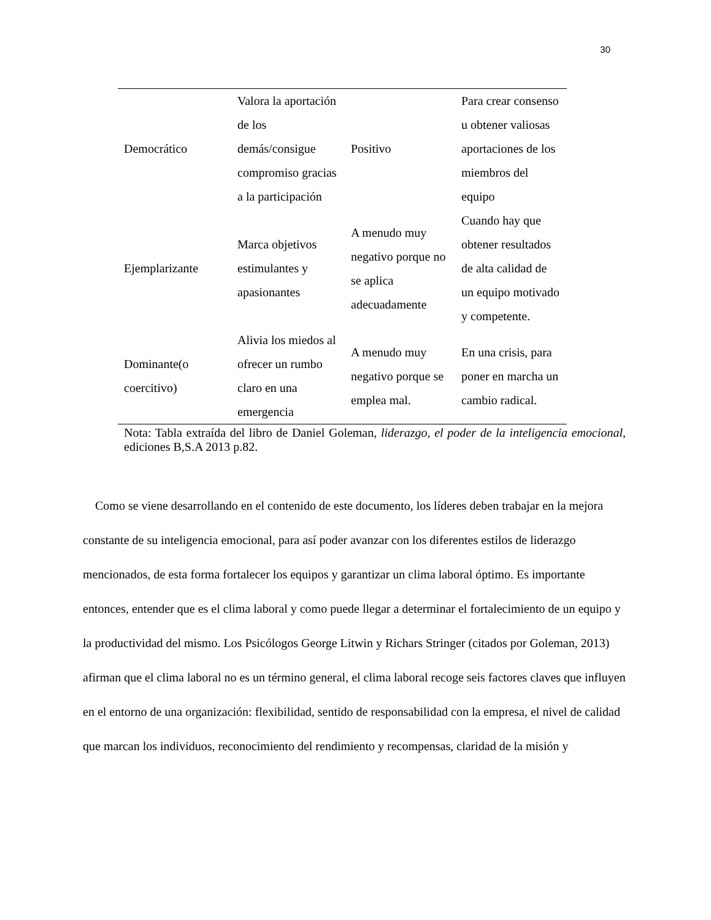30
| Democrático | Valora la aportación de los demás/consigue compromiso gracias a la participación | Positivo | Para crear consenso u obtener valiosas aportaciones de los miembros del equipo |
| Ejemplarizante | Marca objetivos estimulantes y apasionantes | A menudo muy negativo porque no se aplica adecuadamente | Cuando hay que obtener resultados de alta calidad de un equipo motivado y competente. |
| Dominante(o coercitivo) | Alivia los miedos al ofrecer un rumbo claro en una emergencia | A menudo muy negativo porque se emplea mal. | En una crisis, para poner en marcha un cambio radical. |
Nota: Tabla extraída del libro de Daniel Goleman, liderazgo, el poder de la inteligencia emocional, ediciones B,S.A 2013 p.82.
Como se viene desarrollando en el contenido de este documento, los líderes deben trabajar en la mejora constante de su inteligencia emocional, para así poder avanzar con los diferentes estilos de liderazgo mencionados, de esta forma fortalecer los equipos y garantizar un clima laboral óptimo. Es importante entonces, entender que es el clima laboral y como puede llegar a determinar el fortalecimiento de un equipo y la productividad del mismo. Los Psicólogos George Litwin y Richars Stringer (citados por Goleman, 2013) afirman que el clima laboral no es un término general, el clima laboral recoge seis factores claves que influyen en el entorno de una organización: flexibilidad, sentido de responsabilidad con la empresa, el nivel de calidad que marcan los individuos, reconocimiento del rendimiento y recompensas, claridad de la misión y